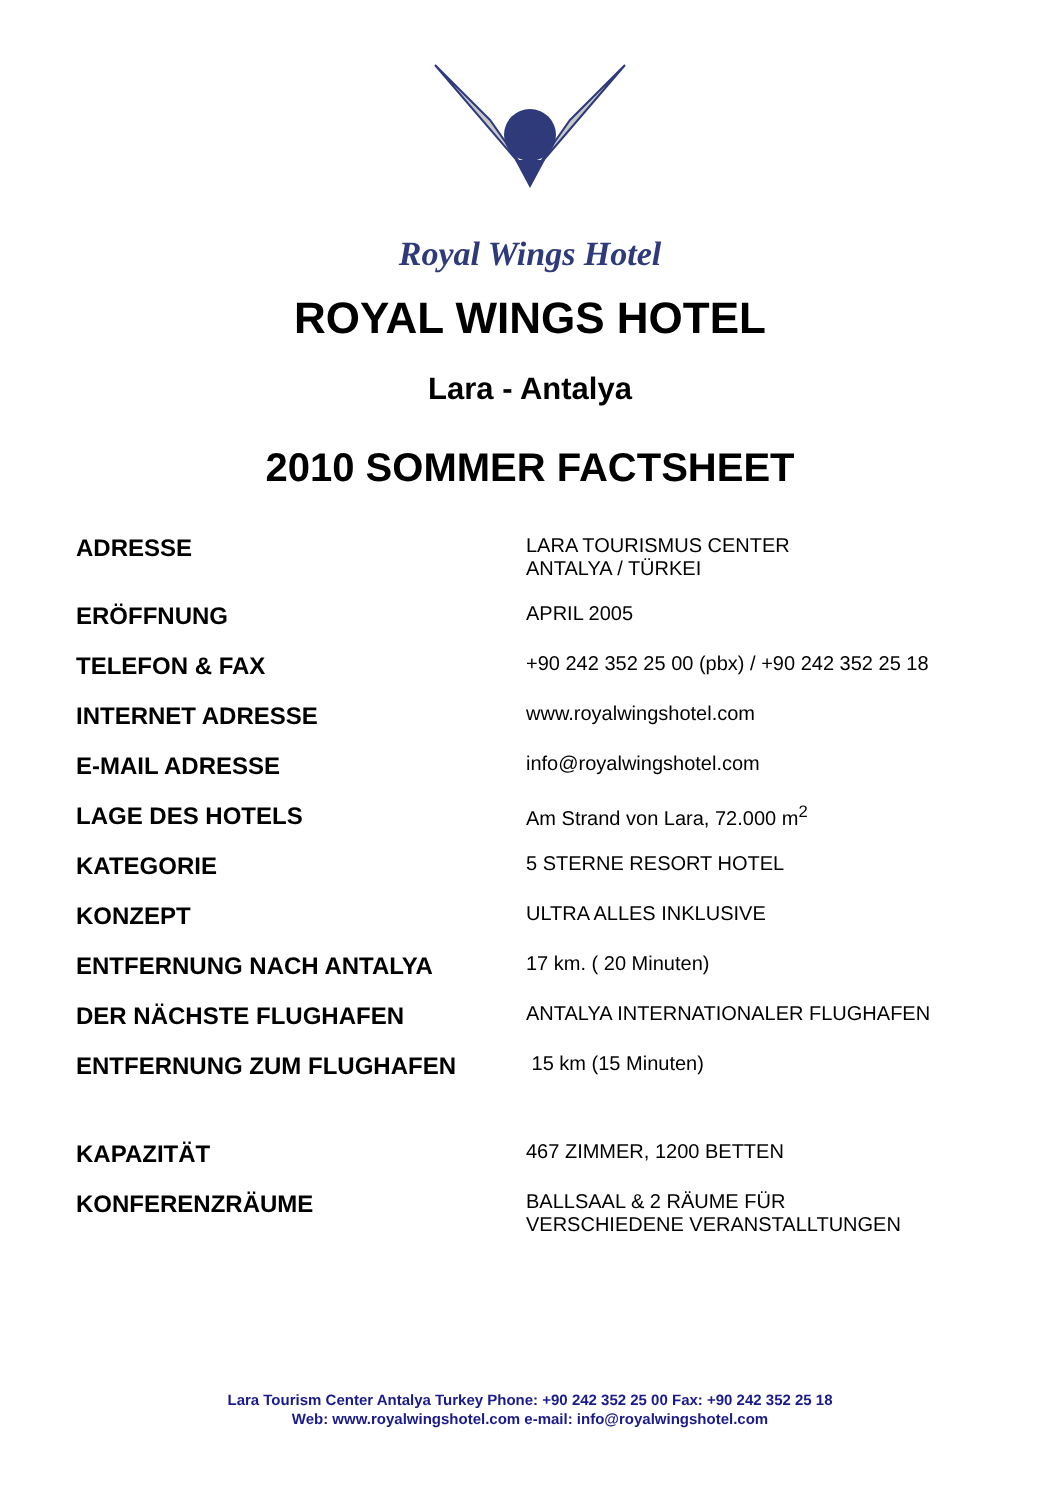Royal Wings Hotel
ROYAL WINGS HOTEL
Lara - Antalya
2010 SOMMER FACTSHEET
| ADRESSE | LARA TOURISMUS CENTER ANTALYA / TÜRKEI |
| ERÖFFNUNG | APRIL 2005 |
| TELEFON & FAX | +90 242 352 25 00 (pbx) / +90 242 352 25 18 |
| INTERNET ADRESSE | www.royalwingshotel.com |
| E-MAIL ADRESSE | info@royalwingshotel.com |
| LAGE DES HOTELS | Am Strand von Lara, 72.000 m<sup>2</sup> |
| KATEGORIE | 5 STERNE RESORT HOTEL |
| KONZEPT | ULTRA ALLES INKLUSIVE |
| ENTFERNUNG NACH ANTALYA | 17 km. ( 20 Minuten) |
| DER NÄCHSTE FLUGHAFEN | ANTALYA INTERNATIONALER FLUGHAFEN |
| ENTFERNUNG ZUM FLUGHAFEN | 15 km (15 Minuten) |
| KAPAZITÄT | 467 ZIMMER, 1200 BETTEN |
| KONFERENZRÄUME | BALLSAAL & 2 RÄUME FÜR VERSCHIEDENE VERANSTALLTUNGEN |
Lara Tourism Center Antalya Turkey Phone: +90 242 352 25 00 Fax: +90 242 352 25 18
Web: www.royalwingshotel.com e-mail: info@royalwingshotel.com